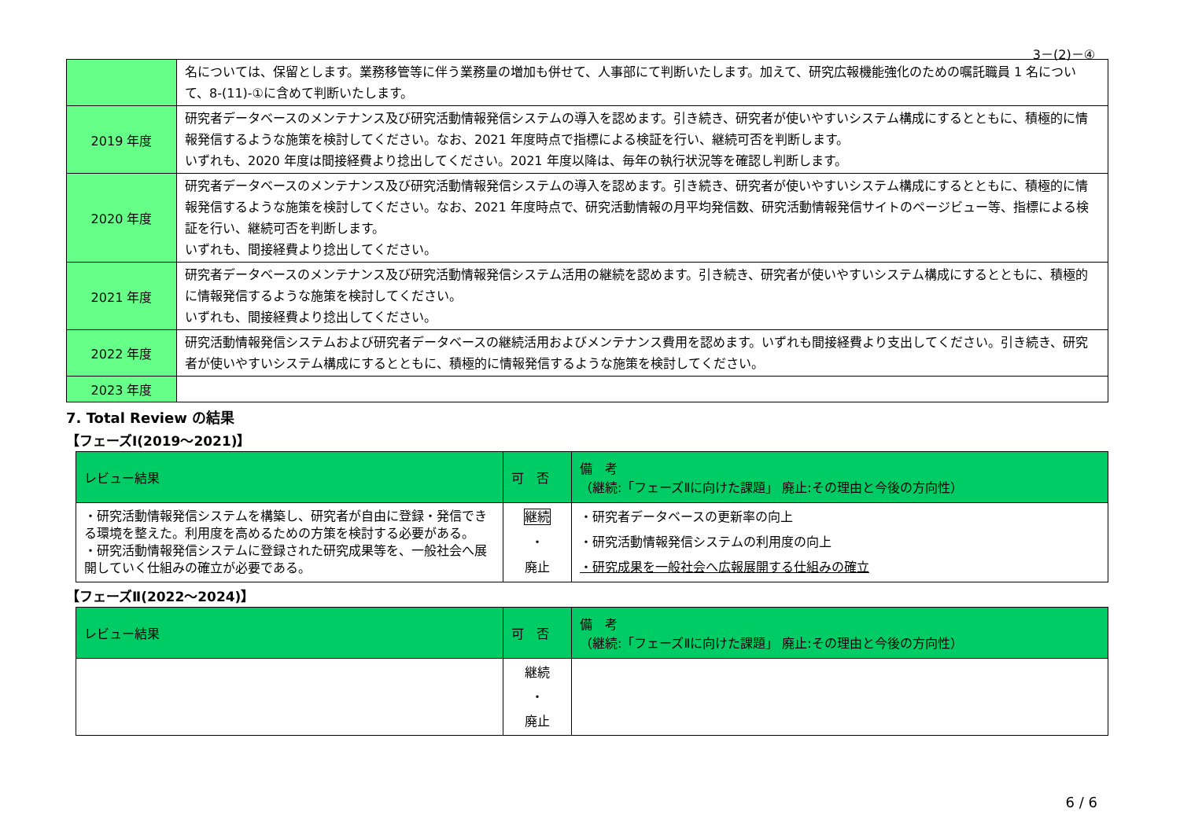3－(2)－④
| | 名については、保留とします。業務移管等に伴う業務量の増加も併せて、人事部にて判断いたします。加えて、研究広報機能強化のための嘱託職員 1 名について、8-(11)-①に含めて判断いたします。 |
| 2019 年度 | 研究者データベースのメンテナンス及び研究活動情報発信システムの導入を認めます。引き続き、研究者が使いやすいシステム構成にするとともに、積極的に情報発信するような施策を検討してください。なお、2021 年度時点で指標による検証を行い、継続可否を判断します。 いずれも、2020 年度は間接経費より捻出してください。2021 年度以降は、毎年の執行状況等を確認し判断します。 |
| 2020 年度 | 研究者データベースのメンテナンス及び研究活動情報発信システムの導入を認めます。引き続き、研究者が使いやすいシステム構成にするとともに、積極的に情報発信するような施策を検討してください。なお、2021 年度時点で、研究活動情報の月平均発信数、研究活動情報発信サイトのページビュー等、指標による検証を行い、継続可否を判断します。 いずれも、間接経費より捻出してください。 |
| 2021 年度 | 研究者データベースのメンテナンス及び研究活動情報発信システム活用の継続を認めます。引き続き、研究者が使いやすいシステム構成にするとともに、積極的に情報発信するような施策を検討してください。 いずれも、間接経費より捻出してください。 |
| 2022 年度 | 研究活動情報発信システムおよび研究者データベースの継続活用およびメンテナンス費用を認めます。いずれも間接経費より支出してください。引き続き、研究者が使いやすいシステム構成にするとともに、積極的に情報発信するような施策を検討してください。 |
| 2023 年度 | |
7. Total Review の結果
【フェーズⅠ(2019～2021)】
| レビュー結果 | 可 否 | 備 考 （継続:「フェーズⅡに向けた課題」 廃止:その理由と今後の方向性） |
| --- | --- | --- |
| ・研究活動情報発信システムを構築し、研究者が自由に登録・発信できる環境を整えた。利用度を高めるための方策を検討する必要がある。 ・研究活動情報発信システムに登録された研究成果等を、一般社会へ展開していく仕組みの確立が必要である。 | 継続 ・ 廃止 | ・研究者データベースの更新率の向上 ・研究活動情報発信システムの利用度の向上 ・研究成果を一般社会へ広報展開する仕組みの確立 |
【フェーズⅡ(2022～2024)】
| レビュー結果 | 可 否 | 備 考 （継続:「フェーズⅡに向けた課題」 廃止:その理由と今後の方向性） |
| --- | --- | --- |
| | 継続 ・ 廃止 | |
6 / 6